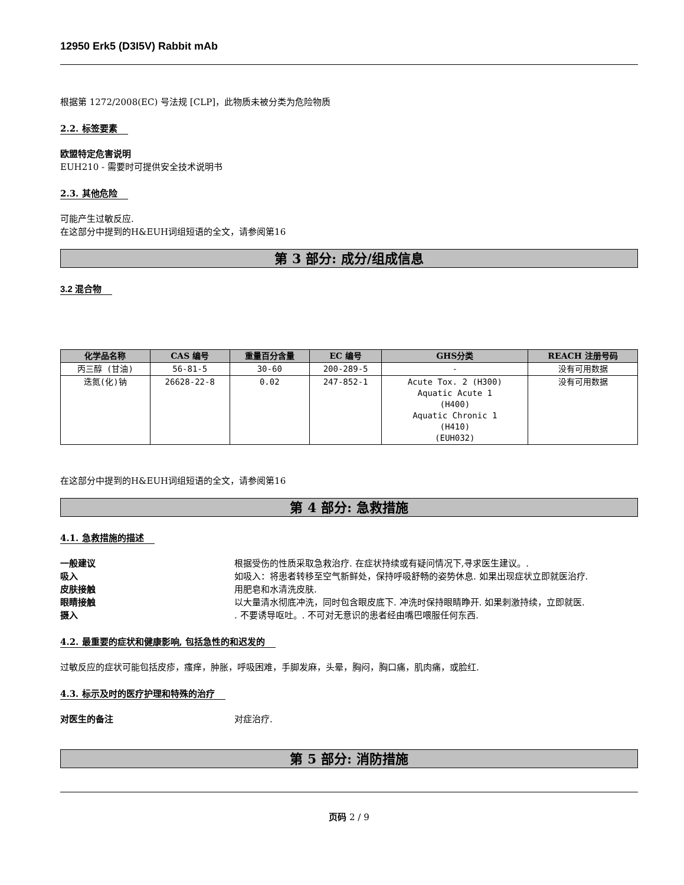12950 Erk5 (D3I5V) Rabbit mAb
根据第 1272/2008(EC) 号法规 [CLP]，此物质未被分类为危险物质
2.2. 标签要素
欧盟特定危害说明
EUH210 - 需要时可提供安全技术说明书
2.3. 其他危险
可能产生过敏反应.
在这部分中提到的H&EUH词组短语的全文，请参阅第16
第 3 部分: 成分/组成信息
3.2 混合物
| 化学品名称 | CAS 编号 | 重量百分含量 | EC 编号 | GHS分类 | REACH 注册号码 |
| --- | --- | --- | --- | --- | --- |
| 丙三醇 (甘油) | 56-81-5 | 30-60 | 200-289-5 | - | 没有可用数据 |
| 迭氮(化)钠 | 26628-22-8 | 0.02 | 247-852-1 | Acute Tox. 2 (H300) Aquatic Acute 1 (H400) Aquatic Chronic 1 (H410) (EUH032) | 没有可用数据 |
在这部分中提到的H&EUH词组短语的全文，请参阅第16
第 4 部分: 急救措施
4.1. 急救措施的描述
一般建议 根据受伤的性质采取急救治疗. 在症状持续或有疑问情况下,寻求医生建议。. 吸入 如吸入：将患者转移至空气新鲜处，保持呼吸舒畅的姿势休息. 如果出现症状立即就医治疗. 皮肤接触 用肥皂和水清洗皮肤. 眼睛接触 以大量清水彻底冲洗，同时包含眼皮底下. 冲洗时保持眼睛睁开. 如果刺激持续，立即就医. 摄入. 不要诱导呕吐。. 不可对无意识的患者经由嘴巴喂服任何东西.
4.2. 最重要的症状和健康影响, 包括急性的和迟发的
过敏反应的症状可能包括皮疹，瘙痒，肿胀，呼吸困难，手脚发麻，头晕，胸闷，胸口痛，肌肉痛，或脸红.
4.3. 标示及时的医疗护理和特殊的治疗
对医生的备注 对症治疗.
第 5 部分: 消防措施
页码 2 / 9